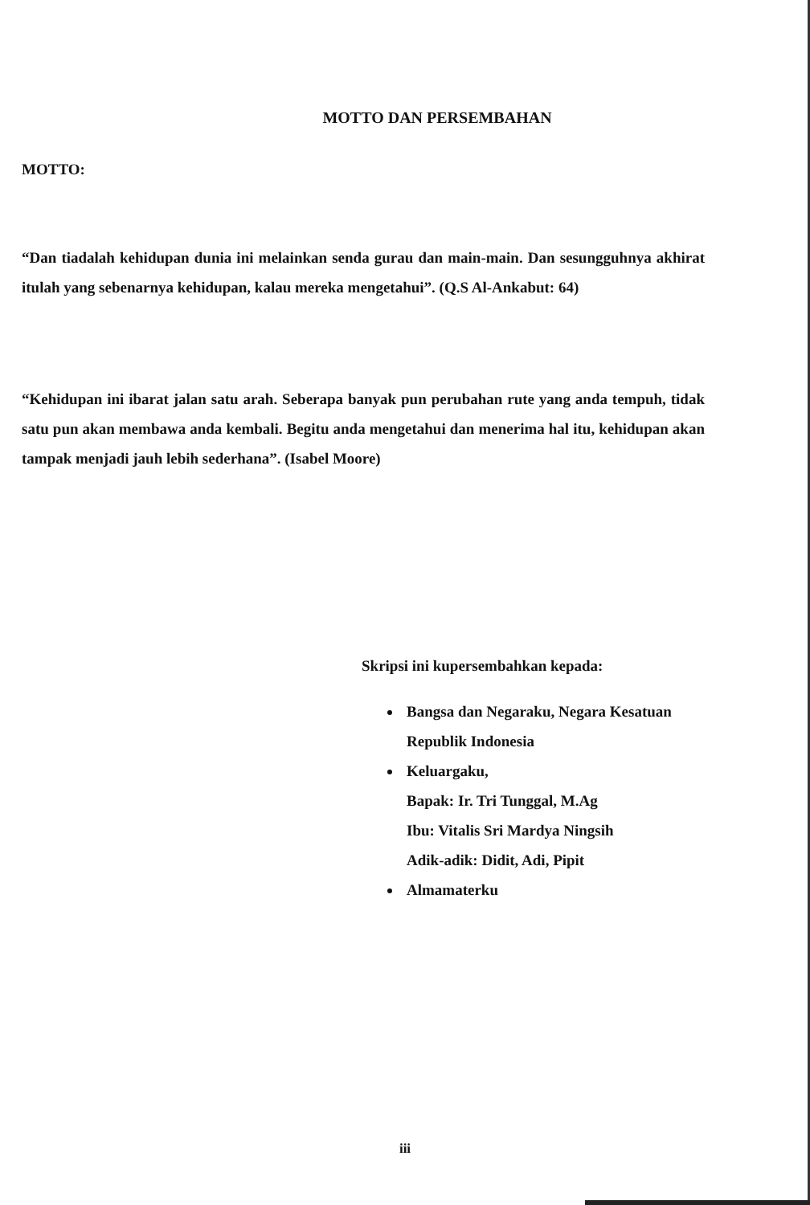MOTTO DAN PERSEMBAHAN
MOTTO:
“Dan tiadalah kehidupan dunia ini melainkan senda gurau dan main-main. Dan sesungguhnya akhirat itulah yang sebenarnya kehidupan, kalau mereka mengetahui”. (Q.S Al-Ankabut: 64)
“Kehidupan ini ibarat jalan satu arah. Seberapa banyak pun perubahan rute yang anda tempuh, tidak satu pun akan membawa anda kembali. Begitu anda mengetahui dan menerima hal itu, kehidupan akan tampak menjadi jauh lebih sederhana”. (Isabel Moore)
Skripsi ini kupersembahkan kepada:
Bangsa dan Negaraku, Negara Kesatuan Republik Indonesia
Keluargaku,
Bapak: Ir. Tri Tunggal, M.Ag
Ibu: Vitalis Sri Mardya Ningsih
Adik-adik: Didit, Adi, Pipit
Almamaterku
iii